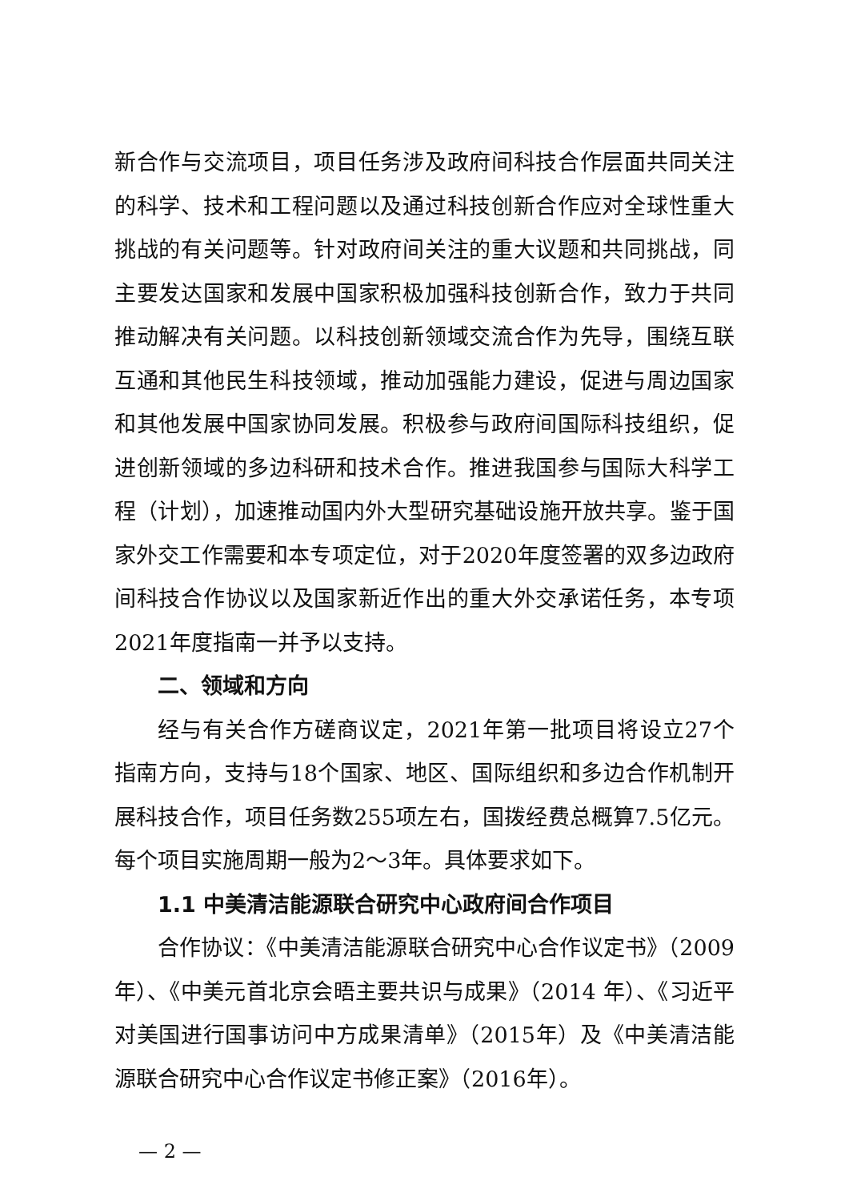新合作与交流项目，项目任务涉及政府间科技合作层面共同关注的科学、技术和工程问题以及通过科技创新合作应对全球性重大挑战的有关问题等。针对政府间关注的重大议题和共同挑战，同主要发达国家和发展中国家积极加强科技创新合作，致力于共同推动解决有关问题。以科技创新领域交流合作为先导，围绕互联互通和其他民生科技领域，推动加强能力建设，促进与周边国家和其他发展中国家协同发展。积极参与政府间国际科技组织，促进创新领域的多边科研和技术合作。推进我国参与国际大科学工程（计划），加速推动国内外大型研究基础设施开放共享。鉴于国家外交工作需要和本专项定位，对于2020年度签署的双多边政府间科技合作协议以及国家新近作出的重大外交承诺任务，本专项2021年度指南一并予以支持。
二、领域和方向
经与有关合作方磋商议定，2021年第一批项目将设立27个指南方向，支持与18个国家、地区、国际组织和多边合作机制开展科技合作，项目任务数255项左右，国拨经费总概算7.5亿元。每个项目实施周期一般为2～3年。具体要求如下。
1.1 中美清洁能源联合研究中心政府间合作项目
合作协议：《中美清洁能源联合研究中心合作议定书》（2009年）、《中美元首北京会晤主要共识与成果》（2014 年）、《习近平对美国进行国事访问中方成果清单》（2015年）及《中美清洁能源联合研究中心合作议定书修正案》（2016年）。
— 2 —